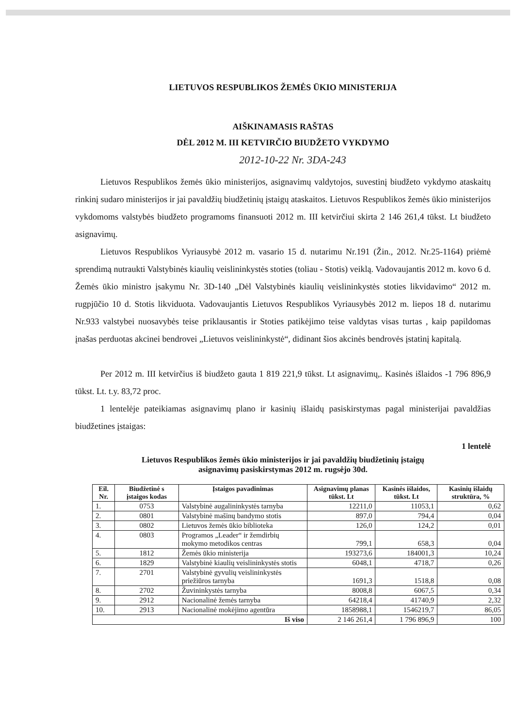LIETUVOS RESPUBLIKOS ŽEMĖS ŪKIO MINISTERIJA
AIŠKINAMASIS RAŠTAS
DĖL 2012 M. III KETVIRČIO BIUDŽETO VYKDYMO
2012-10-22 Nr. 3DA-243
Lietuvos Respublikos žemės ūkio ministerijos, asignavimų valdytojos, suvestinį biudžeto vykdymo ataskaitų rinkinį sudaro ministerijos ir jai pavaldžių biudžetinių įstaigų ataskaitos. Lietuvos Respublikos žemės ūkio ministerijos vykdomoms valstybės biudžeto programoms finansuoti 2012 m. III ketvirčiui skirta 2 146 261,4 tūkst. Lt biudžeto asignavimų.
Lietuvos Respublikos Vyriausybė 2012 m. vasario 15 d. nutarimu Nr.191 (Žin., 2012. Nr.25-1164) priėmė sprendimą nutraukti Valstybinės kiaulių veislininkystės stoties (toliau - Stotis) veiklą. Vadovaujantis 2012 m. kovo 6 d. Žemės ūkio ministro įsakymu Nr. 3D-140 „Dėl Valstybinės kiaulių veislininkystės stoties likvidavimo“ 2012 m. rugpjūčio 10 d. Stotis likviduota. Vadovaujantis Lietuvos Respublikos Vyriausybės 2012 m. liepos 18 d. nutarimu Nr.933 valstybei nuosavybės teise priklausantis ir Stoties patikėjimo teise valdytas visas turtas , kaip papildomas įnašas perduotas akcinei bendrovei „Lietuvos veislininkystė“, didinant šios akcinės bendrovės įstatinį kapitalą.
Per 2012 m. III ketvirčius iš biudžeto gauta 1 819 221,9 tūkst. Lt asignavimų,. Kasinės išlaidos -1 796 896,9 tūkst. Lt. t.y. 83,72 proc.
1 lentelėje pateikiamas asignavimų plano ir kasinių išlaidų pasiskirstymas pagal ministerijai pavaldžias biudžetines įstaigas:
1 lentelė
Lietuvos Respublikos žemės ūkio ministerijos ir jai pavaldžių biudžetinių įstaigų
asignavimų pasiskirstymas 2012 m. rugsėjo 30d.
| Eil. Nr. | Biudžetinė s įstaigos kodas | Įstaigos pavadinimas | Asignavimų planas tūkst. Lt | Kasinės išlaidos, tūkst. Lt | Kasinių išlaidų struktūra, % |
| --- | --- | --- | --- | --- | --- |
| 1. | 0753 | Valstybinė augalininkystės tarnyba | 12211,0 | 11053,1 | 0,62 |
| 2. | 0801 | Valstybinė mašinų bandymo stotis | 897,0 | 794,4 | 0,04 |
| 3. | 0802 | Lietuvos žemės ūkio biblioteka | 126,0 | 124,2 | 0,01 |
| 4. | 0803 | Programos „Leader“ ir žemdirbių mokymo metodikos centras | 799,1 | 658,3 | 0,04 |
| 5. | 1812 | Žemės ūkio ministerija | 193273,6 | 184001,3 | 10,24 |
| 6. | 1829 | Valstybinė kiaulių veislininkystės stotis | 6048,1 | 4718,7 | 0,26 |
| 7. | 2701 | Valstybinė gyvulių veislininkystės priežiūros tarnyba | 1691,3 | 1518,8 | 0,08 |
| 8. | 2702 | Žuvininkystės tarnyba | 8008,8 | 6067,5 | 0,34 |
| 9. | 2912 | Nacionalinė žemės tarnyba | 64218,4 | 41740,9 | 2,32 |
| 10. | 2913 | Nacionalinė mokėjimo agentūra | 1858988,1 | 1546219,7 | 86,05 |
| Iš viso | | | 2 146 261,4 | 1 796 896,9 | 100 |